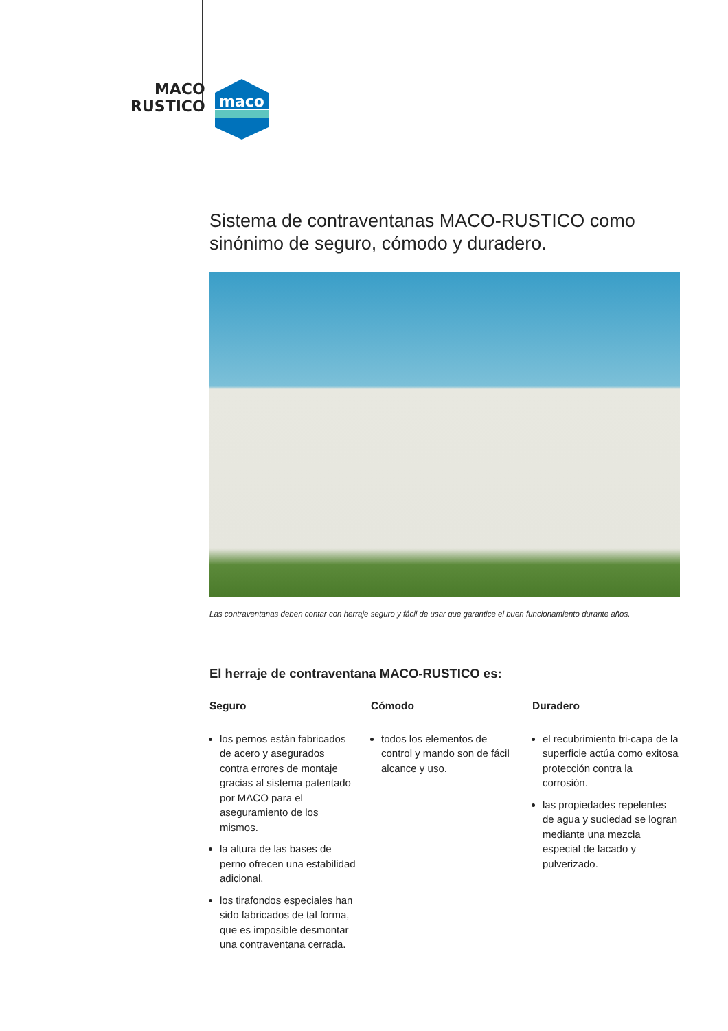MACO
RUSTICO
maco
Sistema de contraventanas MACO-RUSTICO como sinónimo de seguro, cómodo y duradero.
Las contraventanas deben contar con herraje seguro y fácil de usar que garantice el buen funcionamiento durante años.
El herraje de contraventana MACO-RUSTICO es:
Seguro
los pernos están fabricados de acero y asegurados contra errores de montaje gracias al sistema patentado por MACO para el aseguramiento de los mismos.
la altura de las bases de perno ofrecen una estabilidad adicional.
los tirafondos especiales han sido fabricados de tal forma, que es imposible desmontar una contraventana cerrada.
Cómodo
todos los elementos de control y mando son de fácil alcance y uso.
Duradero
el recubrimiento tri-capa de la superficie actúa como exitosa protección contra la corrosión.
las propiedades repelentes de agua y suciedad se logran mediante una mezcla especial de lacado y pulverizado.